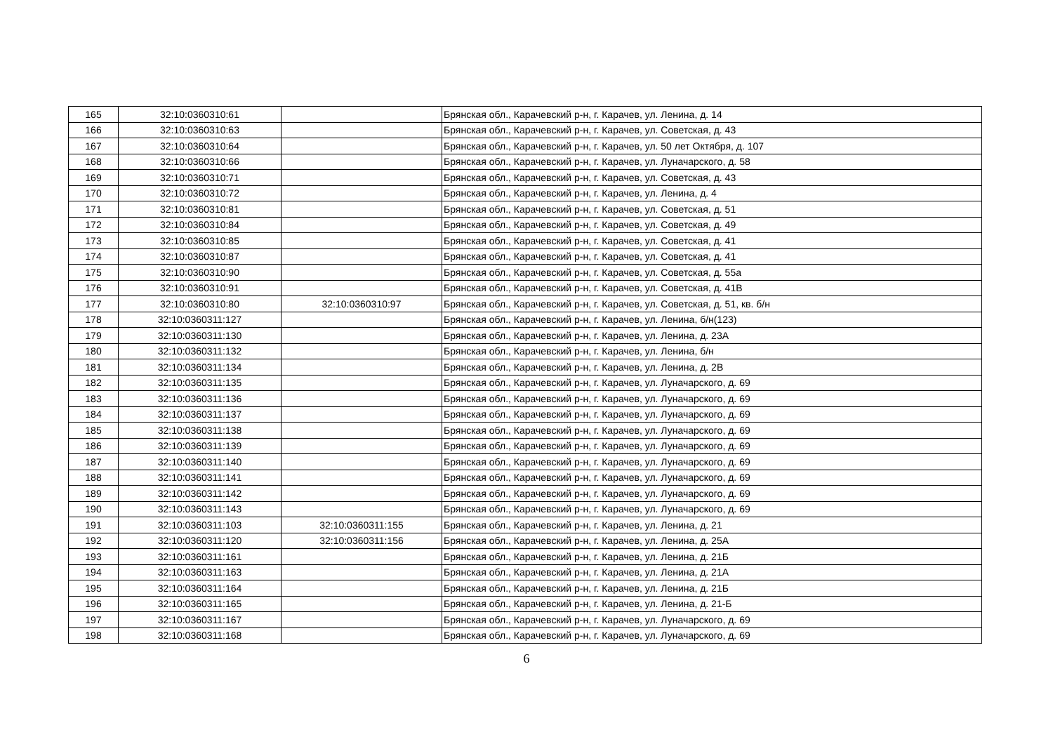| 165 | 32:10:0360310:61 | | Брянская обл., Карачевский р-н, г. Карачев, ул. Ленина, д. 14 |
| 166 | 32:10:0360310:63 | | Брянская обл., Карачевский р-н, г. Карачев, ул. Советская, д. 43 |
| 167 | 32:10:0360310:64 | | Брянская обл., Карачевский р-н, г. Карачев, ул. 50 лет Октября, д. 107 |
| 168 | 32:10:0360310:66 | | Брянская обл., Карачевский р-н, г. Карачев, ул. Луначарского, д. 58 |
| 169 | 32:10:0360310:71 | | Брянская обл., Карачевский р-н, г. Карачев, ул. Советская, д. 43 |
| 170 | 32:10:0360310:72 | | Брянская обл., Карачевский р-н, г. Карачев, ул. Ленина, д. 4 |
| 171 | 32:10:0360310:81 | | Брянская обл., Карачевский р-н, г. Карачев, ул. Советская, д. 51 |
| 172 | 32:10:0360310:84 | | Брянская обл., Карачевский р-н, г. Карачев, ул. Советская, д. 49 |
| 173 | 32:10:0360310:85 | | Брянская обл., Карачевский р-н, г. Карачев, ул. Советская, д. 41 |
| 174 | 32:10:0360310:87 | | Брянская обл., Карачевский р-н, г. Карачев, ул. Советская, д. 41 |
| 175 | 32:10:0360310:90 | | Брянская обл., Карачевский р-н, г. Карачев, ул. Советская, д. 55а |
| 176 | 32:10:0360310:91 | | Брянская обл., Карачевский р-н, г. Карачев, ул. Советская, д. 41В |
| 177 | 32:10:0360310:80 | 32:10:0360310:97 | Брянская обл., Карачевский р-н, г. Карачев, ул. Советская, д. 51, кв. б/н |
| 178 | 32:10:0360311:127 | | Брянская обл., Карачевский р-н, г. Карачев, ул. Ленина, б/н(123) |
| 179 | 32:10:0360311:130 | | Брянская обл., Карачевский р-н, г. Карачев, ул. Ленина, д. 23А |
| 180 | 32:10:0360311:132 | | Брянская обл., Карачевский р-н, г. Карачев, ул. Ленина, б/н |
| 181 | 32:10:0360311:134 | | Брянская обл., Карачевский р-н, г. Карачев, ул. Ленина, д. 2В |
| 182 | 32:10:0360311:135 | | Брянская обл., Карачевский р-н, г. Карачев, ул. Луначарского, д. 69 |
| 183 | 32:10:0360311:136 | | Брянская обл., Карачевский р-н, г. Карачев, ул. Луначарского, д. 69 |
| 184 | 32:10:0360311:137 | | Брянская обл., Карачевский р-н, г. Карачев, ул. Луначарского, д. 69 |
| 185 | 32:10:0360311:138 | | Брянская обл., Карачевский р-н, г. Карачев, ул. Луначарского, д. 69 |
| 186 | 32:10:0360311:139 | | Брянская обл., Карачевский р-н, г. Карачев, ул. Луначарского, д. 69 |
| 187 | 32:10:0360311:140 | | Брянская обл., Карачевский р-н, г. Карачев, ул. Луначарского, д. 69 |
| 188 | 32:10:0360311:141 | | Брянская обл., Карачевский р-н, г. Карачев, ул. Луначарского, д. 69 |
| 189 | 32:10:0360311:142 | | Брянская обл., Карачевский р-н, г. Карачев, ул. Луначарского, д. 69 |
| 190 | 32:10:0360311:143 | | Брянская обл., Карачевский р-н, г. Карачев, ул. Луначарского, д. 69 |
| 191 | 32:10:0360311:103 | 32:10:0360311:155 | Брянская обл., Карачевский р-н, г. Карачев, ул. Ленина, д. 21 |
| 192 | 32:10:0360311:120 | 32:10:0360311:156 | Брянская обл., Карачевский р-н, г. Карачев, ул. Ленина, д. 25А |
| 193 | 32:10:0360311:161 | | Брянская обл., Карачевский р-н, г. Карачев, ул. Ленина, д. 21Б |
| 194 | 32:10:0360311:163 | | Брянская обл., Карачевский р-н, г. Карачев, ул. Ленина, д. 21А |
| 195 | 32:10:0360311:164 | | Брянская обл., Карачевский р-н, г. Карачев, ул. Ленина, д. 21Б |
| 196 | 32:10:0360311:165 | | Брянская обл., Карачевский р-н, г. Карачев, ул. Ленина, д. 21-Б |
| 197 | 32:10:0360311:167 | | Брянская обл., Карачевский р-н, г. Карачев, ул. Луначарского, д. 69 |
| 198 | 32:10:0360311:168 | | Брянская обл., Карачевский р-н, г. Карачев, ул. Луначарского, д. 69 |
6